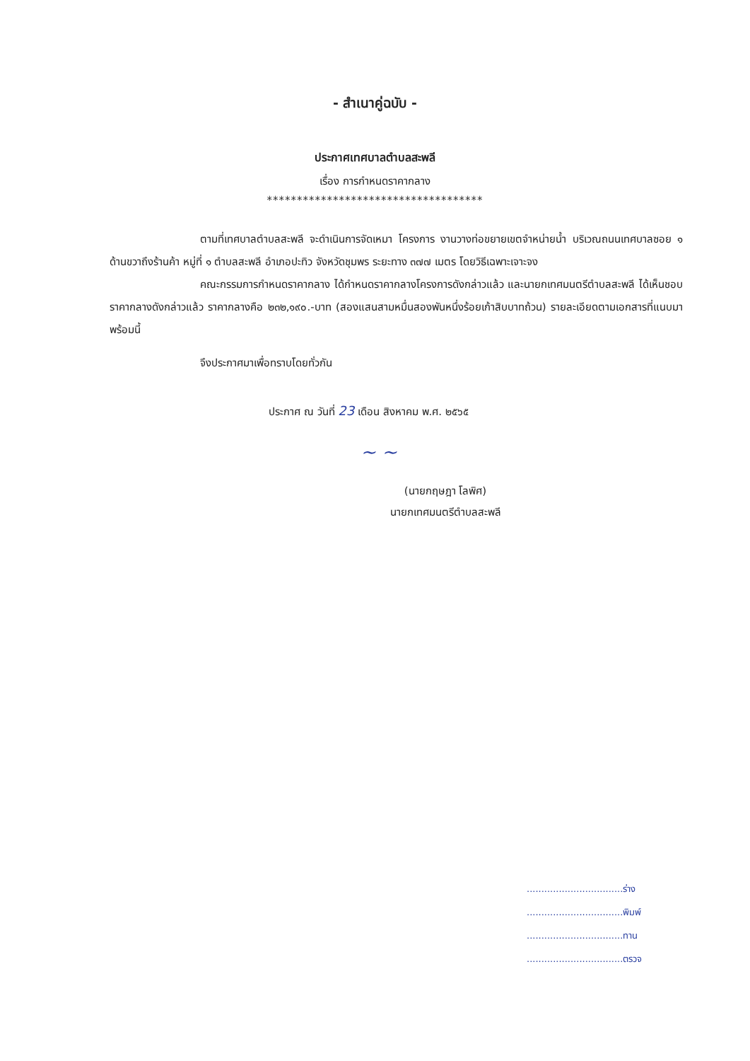- สำเนาคู่ฉบับ -
ประกาศเทศบาลตำบลสะพลี
เรื่อง การกำหนดราคากลาง
************************************
ตามที่เทศบาลตำบลสะพลี จะดำเนินการจัดเหมา โครงการ งานวางท่อขยายเขตจำหน่ายน้ำ บริเวณถนนเทศบาลซอย ๑ ด้านขวาถึงร้านค้า หมู่ที่ ๑ ตำบลสะพลี อำเภอปะทิว จังหวัดชุมพร ระยะทาง ๓๗๗ เมตร โดยวิธีเฉพาะเจาะจง
คณะกรรมการกำหนดราคากลาง ได้กำหนดราคากลางโครงการดังกล่าวแล้ว และนายกเทศมนตรีตำบลสะพลี ได้เห็นชอบราคากลางดังกล่าวแล้ว ราคากลางคือ ๒๓๒,๑๙๐.-บาท (สองแสนสามหมื่นสองพันหนึ่งร้อยเก้าสิบบาทถ้วน) รายละเอียดตามเอกสารที่แนบมาพร้อมนี้
จึงประกาศมาเพื่อทราบโดยทั่วกัน
ประกาศ ณ วันที่ 23 เดือน สิงหาคม พ.ศ. ๒๕๖๕
~ ~
(นายกฤษฎา โลพิศ)
นายกเทศมนตรีตำบลสะพลี
.................................ร่าง
.................................พิมพ์
.................................ทาน
.................................ตรวจ